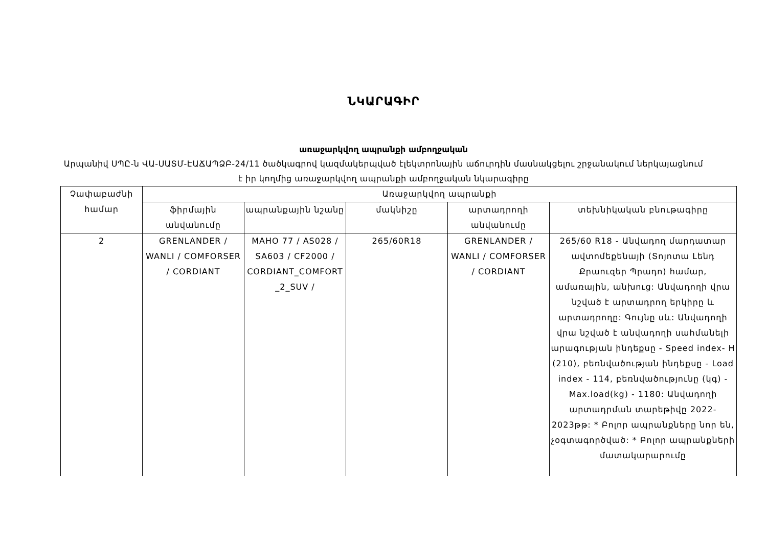ՆԿԱՐԱԳԻՐ
առաջարկվող ապրանքի ամբողջական
Արպանիվ ՍՊԸ-ն ՎԱ-ՍԱՏՄ-ԷԱՃԱՊՁԲ-24/11 ծածկագրով կազմակերպված էլեկտրոնային աճուրդին մասնակցելու շրջանակում ներկայացնում է իր կողմից առաջարկվող ապրանքի ամբողջական նկարագիրը
| Չափաբաժնի համար | Առաջարկվող ապրանքի | | | | |
| --- | --- | --- | --- | --- | --- |
| | ֆիրմային անվանումը | ապրանքային նշանը | մակնիշը | արտադրողի անվանումը | տեխնիկական բնութագիրը |
| 2 | GRENLANDER / WANLI / COMFORSER / CORDIANT | MAHO 77 / AS028 / SA603 / CF2000 / CORDIANT_COMFORT _2_SUV / | 265/60R18 | GRENLANDER / WANLI / COMFORSER / CORDIANT | 265/60 R18 - Անվադող մարդատար ավտոմեքենայի (Տոյոտա Լենդ Քրաուզեր Պրադո) համար, ամառային, անխուց: Անվադողի վրա նշված է արտադրող երկիրը և արտադրողը: Գույնը սև: Անվադողի վրա նշված է անվադողի սահմանելի արագության ինդեքսը - Speed index- H (210), բեռնվածության ինդեքսը - Load index - 114, բեռնվածությունը (կգ) - Max.load(kg) - 1180: Անվադողի արտադրման տարեթիվը 2022-2023թթ: * Բոլոր ապրանքները նոր են, չօգտագործված: * Բոլոր ապրանքների մատակարարումը |